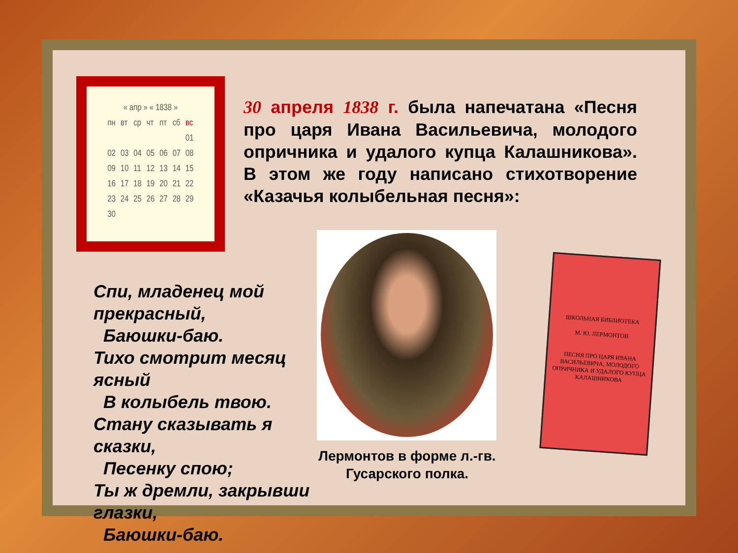| « апр » « 1838 » | | | | | | |
| --- | --- | --- | --- | --- | --- | --- |
| пн | вт | ср | чт | пт | сб | вс |
| | | | | | | 01 |
| 02 | 03 | 04 | 05 | 06 | 07 | 08 |
| 09 | 10 | 11 | 12 | 13 | 14 | 15 |
| 16 | 17 | 18 | 19 | 20 | 21 | 22 |
| 23 | 24 | 25 | 26 | 27 | 28 | 29 |
| 30 | | | | | | |
30 апреля 1838 г. была напечатана «Песня про царя Ивана Васильевича, молодого опричника и удалого купца Калашникова». В этом же году написано стихотворение «Казачья колыбельная песня»:
Спи, младенец мой
прекрасный,
Баюшки-баю.
Тихо смотрит месяц
ясный
В колыбель твою.
Стану сказывать я
сказки,
Песенку спою;
Ты ж дремли, закрывши
глазки,
Баюшки-баю.
Лермонтов в форме л.-гв. Гусарского полка.
ШКОЛЬНАЯ БИБЛИОТЕКА
М. Ю. ЛЕРМОНТОВ
ПЕСНЯ ПРО ЦАРЯ ИВАНА ВАСИЛЬЕВИЧА, МОЛОДОГО ОПРИЧНИКА И УДАЛОГО КУПЦА КАЛАШНИКОВА